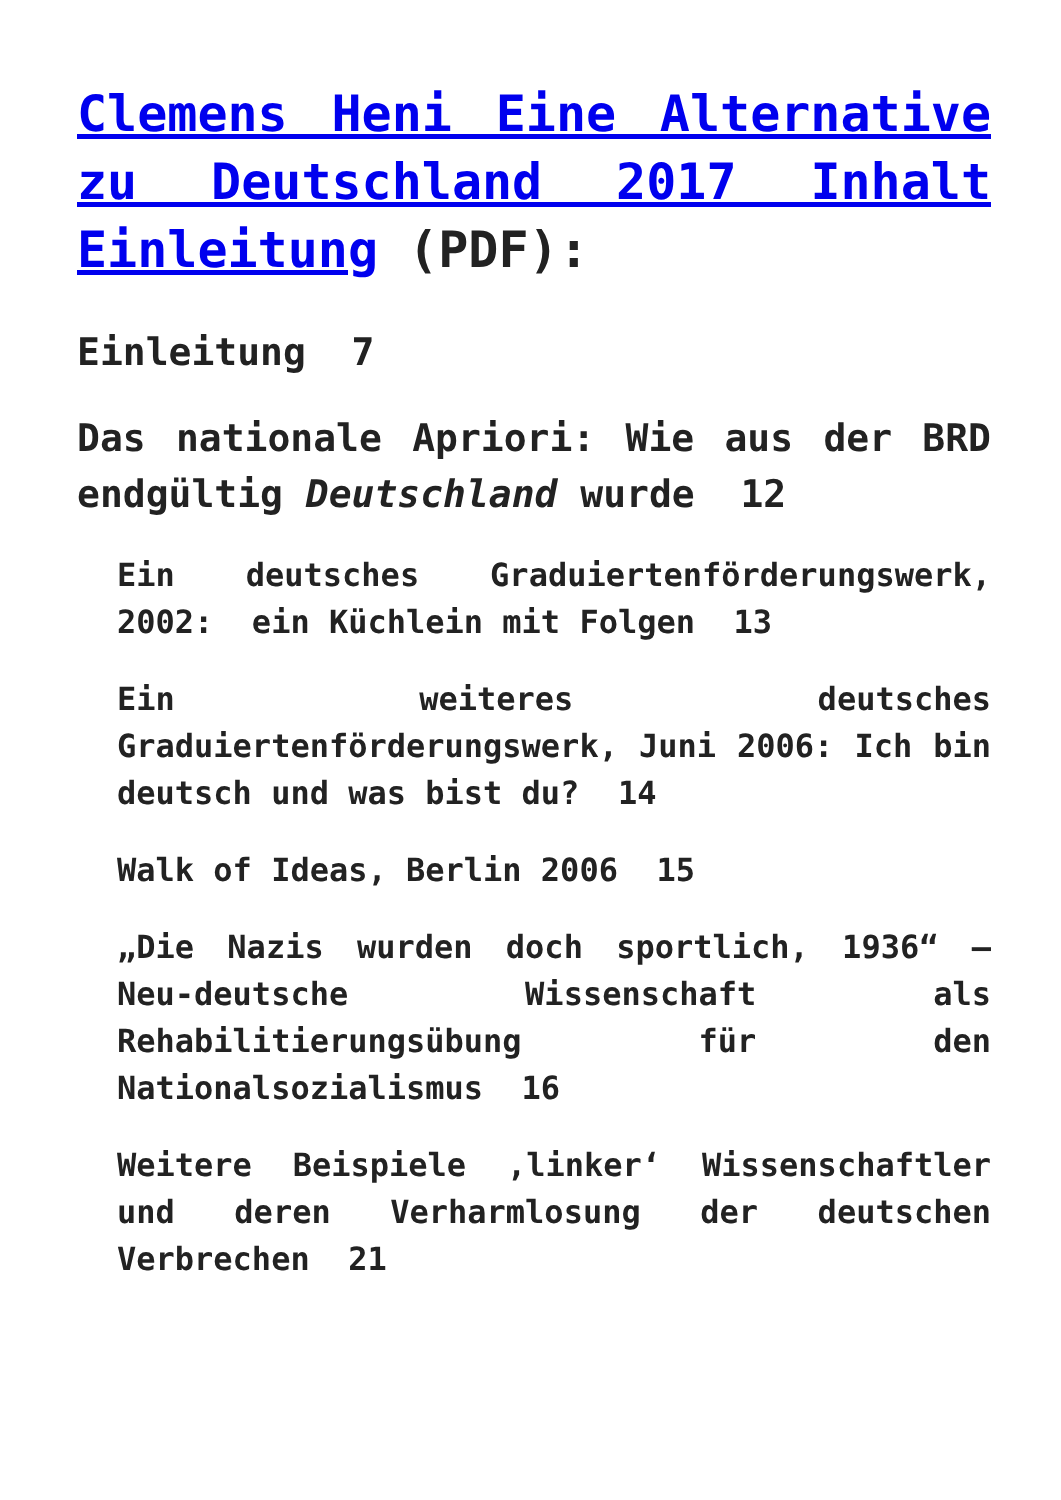Clemens Heni Eine Alternative zu Deutschland 2017 Inhalt Einleitung (PDF):
Einleitung 7
Das nationale Apriori: Wie aus der BRD endgültig Deutschland wurde 12
Ein deutsches Graduiertenförderungswerk, 2002: ein Küchlein mit Folgen 13
Ein weiteres deutsches Graduiertenförderungswerk, Juni 2006: Ich bin deutsch und was bist du? 14
Walk of Ideas, Berlin 2006 15
„Die Nazis wurden doch sportlich, 1936“ – Neu-deutsche Wissenschaft als Rehabilitierungsübung für den Nationalsozialismus 16
Weitere Beispiele ‚linker‘ Wissenschaftler und deren Verharmlosung der deutschen Verbrechen 21